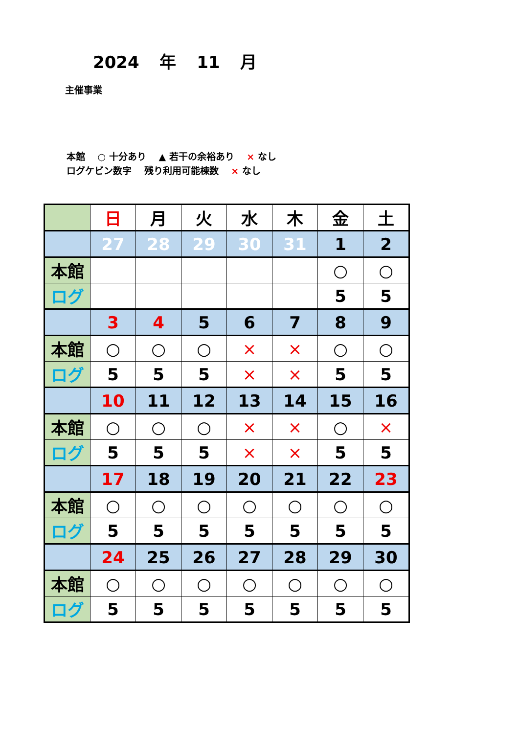2024 年 11 月
主催事業
本館　 ○ 十分あり　 ▲ 若干の余裕あり　 × なし
ログケビン数字　 残り利用可能棟数　 × なし
| | 日 | 月 | 火 | 水 | 木 | 金 | 土 |
| | 27 | 28 | 29 | 30 | 31 | 1 | 2 |
| 本館 | | | | | | ○ | ○ |
| ログ | | | | | | 5 | 5 |
| | 3 | 4 | 5 | 6 | 7 | 8 | 9 |
| 本館 | ○ | ○ | ○ | × | × | ○ | ○ |
| ログ | 5 | 5 | 5 | × | × | 5 | 5 |
| | 10 | 11 | 12 | 13 | 14 | 15 | 16 |
| 本館 | ○ | ○ | ○ | × | × | ○ | × |
| ログ | 5 | 5 | 5 | × | × | 5 | 5 |
| | 17 | 18 | 19 | 20 | 21 | 22 | 23 |
| 本館 | ○ | ○ | ○ | ○ | ○ | ○ | ○ |
| ログ | 5 | 5 | 5 | 5 | 5 | 5 | 5 |
| | 24 | 25 | 26 | 27 | 28 | 29 | 30 |
| 本館 | ○ | ○ | ○ | ○ | ○ | ○ | ○ |
| ログ | 5 | 5 | 5 | 5 | 5 | 5 | 5 |